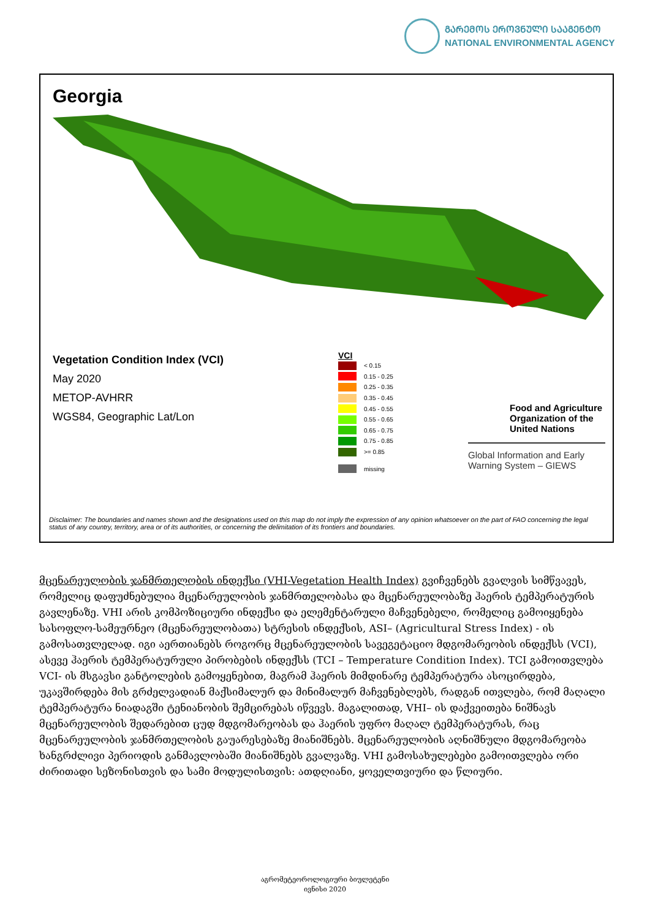ᲒᲐᲠᲔᲛᲝᲡ ᲔᲠᲝᲕᲜᲣᲚᲘ ᲡᲐᲐᲒᲔᲜᲢᲝ
NATIONAL ENVIRONMENTAL AGENCY
Georgia
Vegetation Condition Index (VCI)
May 2020
METOP-AVHRR
WGS84, Geographic Lat/Lon
VCI
< 0.15
0.15 - 0.25
0.25 - 0.35
0.35 - 0.45
0.45 - 0.55
0.55 - 0.65
0.65 - 0.75
0.75 - 0.85
>= 0.85
missing
Food and Agriculture Organization of the United Nations
Global Information and Early Warning System – GIEWS
Disclaimer: The boundaries and names shown and the designations used on this map do not imply the expression of any opinion whatsoever on the part of FAO concerning the legal status of any country, territory, area or of its authorities, or concerning the delimitation of its frontiers and boundaries.
მცენარეულობის ჯანმრთელობის ინდექსი (VHI-Vegetation Health Index) გვიჩვენებს გვალვის სიმწვავეს, რომელიც დაფუძნებულია მცენარეულობის ჯანმრთელობასა და მცენარეულობაზე ჰაერის ტემპერატურის გავლენაზე. VHI არის კომპოზიციური ინდექსი და ელემენტარული მაჩვენებელი, რომელიც გამოიყენება სასოფლო-სამეურნეო (მცენარეულობათა) სტრესის ინდექსის, ASI– (Agricultural Stress Index) - ის გამოსათვლელად. იგი აერთიანებს როგორც მცენარეულობის სავეგეტაციო მდგომარეობის ინდექსს (VCI), ასევე ჰაერის ტემპერატურული პირობების ინდექსს (TCI – Temperature Condition Index). TCI გამოითვლება VCI- ის მსგავსი განტოლების გამოყენებით, მაგრამ ჰაერის მიმდინარე ტემპერატურა ასოცირდება, უკავშირდება მის გრძელვადიან მაქსიმალურ და მინიმალურ მაჩვენებლებს, რადგან ითვლება, რომ მაღალი ტემპერატურა ნიადაგში ტენიანობის შემცირებას იწვევს. მაგალითად, VHI– ის დაქვეითება ნიშნავს მცენარეულობის შედარებით ცუდ მდგომარეობას და ჰაერის უფრო მაღალ ტემპერატურას, რაც მცენარეულობის ჯანმრთელობის გაუარესებაზე მიანიშნებს. მცენარეულობის აღნიშნული მდგომარეობა ხანგრძლივი პერიოდის განმავლობაში მიანიშნებს გვალვაზე. VHI გამოსახულებები გამოითვლება ორი ძირითადი სეზონისთვის და სამი მოდულისთვის: ათდღიანი, ყოველთვიური და წლიური.
აგრომეტეოროლოგიური ბიულეტენი
ივნისი 2020